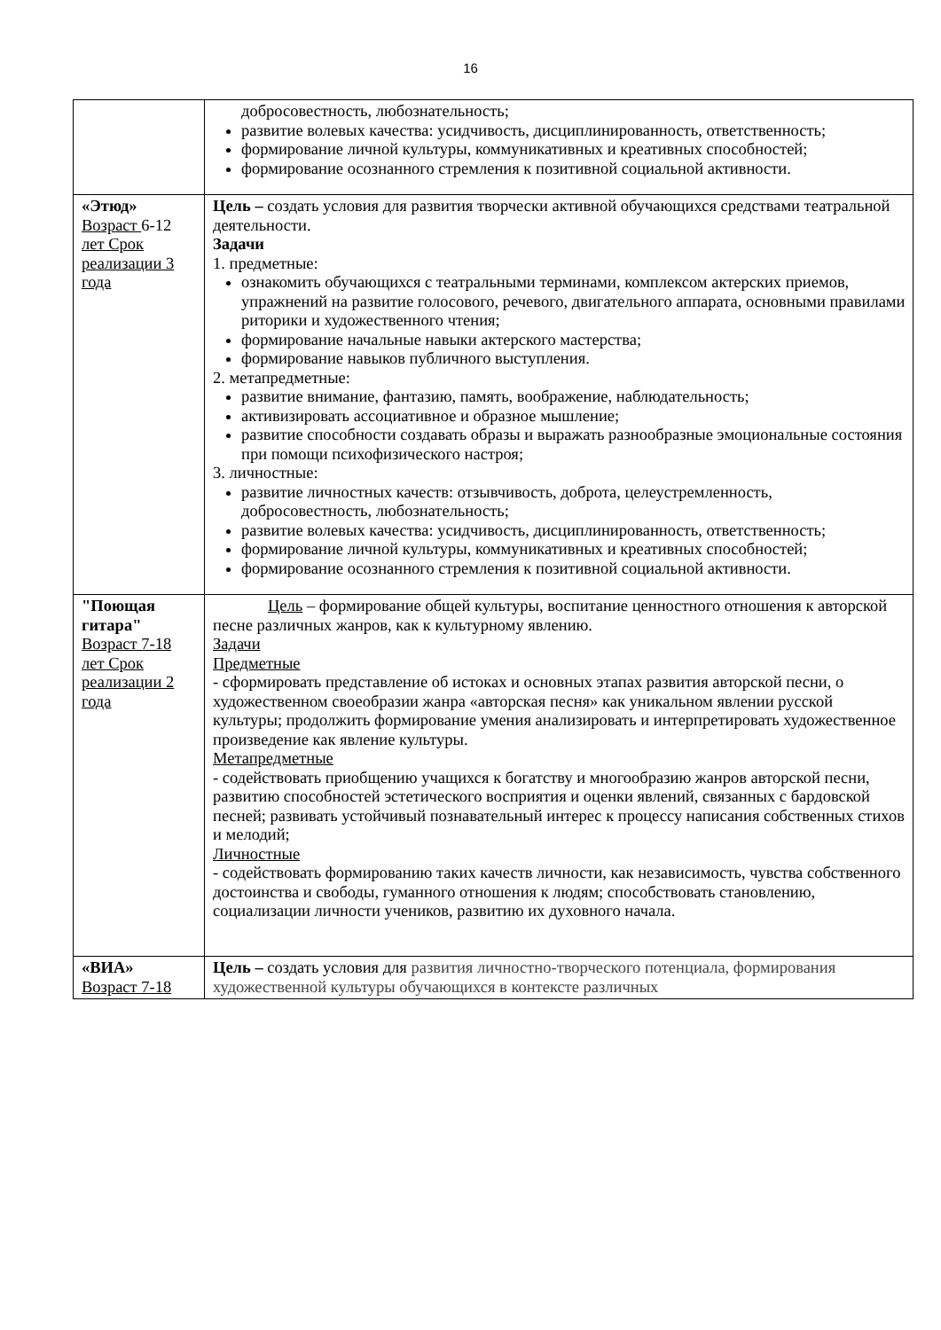16
| | добросовестность, любознательность; развитие волевых качества: усидчивость, дисциплинированность, ответственность; формирование личной культуры, коммуникативных и креативных способностей; формирование осознанного стремления к позитивной социальной активности. |
| «Этюд» Возраст 6-12 лет Срок реализации 3 года | Цель – создать условия для развития творчески активной обучающихся средствами театральной деятельности. Задачи 1. предметные: ознакомить обучающихся с театральными терминами, комплексом актерских приемов, упражнений на развитие голосового, речевого, двигательного аппарата, основными правилами риторики и художественного чтения; формирование начальные навыки актерского мастерства; формирование навыков публичного выступления. 2. метапредметные: развитие внимание, фантазию, память, воображение, наблюдательность; активизировать ассоциативное и образное мышление; развитие способности создавать образы и выражать разнообразные эмоциональные состояния при помощи психофизического настроя; 3. личностные: развитие личностных качеств: отзывчивость, доброта, целеустремленность, добросовестность, любознательность; развитие волевых качества: усидчивость, дисциплинированность, ответственность; формирование личной культуры, коммуникативных и креативных способностей; формирование осознанного стремления к позитивной социальной активности. |
| "Поющая гитара" Возраст 7-18 лет Срок реализации 2 года | Цель – формирование общей культуры, воспитание ценностного отношения к авторской песне различных жанров, как к культурному явлению. Задачи Предметные - сформировать представление об истоках и основных этапах развития авторской песни, о художественном своеобразии жанра «авторская песня» как уникальном явлении русской культуры; продолжить формирование умения анализировать и интерпретировать художественное произведение как явление культуры. Метапредметные - содействовать приобщению учащихся к богатству и многообразию жанров авторской песни, развитию способностей эстетического восприятия и оценки явлений, связанных с бардовской песней; развивать устойчивый познавательный интерес к процессу написания собственных стихов и мелодий; Личностные - содействовать формированию таких качеств личности, как независимость, чувства собственного достоинства и свободы, гуманного отношения к людям; способствовать становлению, социализации личности учеников, развитию их духовного начала. |
| «ВИА» Возраст 7-18 | Цель – создать условия для развития личностно-творческого потенциала, формирования художественной культуры обучающихся в контексте различных |